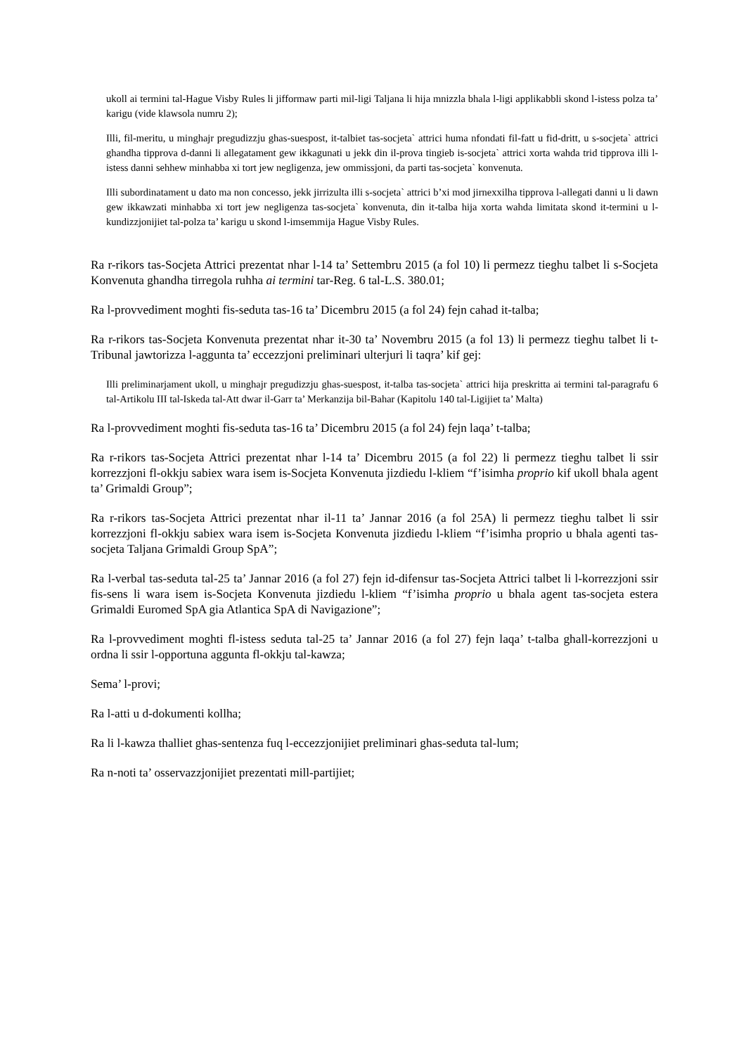ukoll ai termini tal-Hague Visby Rules li jifformaw parti mil-ligi Taljana li hija mnizzla bhala l-ligi applikabbli skond l-istess polza ta’ karigu (vide klawsola numru 2);
Illi, fil-meritu, u minghajr pregudizzju ghas-suespost, it-talbiet tas-socjeta` attrici huma nfondati fil-fatt u fid-dritt, u s-socjeta` attrici ghandha tipprova d-danni li allegatament gew ikkagunati u jekk din il-prova tingieb is-socjeta` attrici xorta wahda trid tipprova illi l-istess danni sehhew minhabba xi tort jew negligenza, jew ommissjoni, da parti tas-socjeta` konvenuta.
Illi subordinatament u dato ma non concesso, jekk jirrizulta illi s-socjeta` attrici b’xi mod jirnexxilha tipprova l-allegati danni u li dawn gew ikkawzati minhabba xi tort jew negligenza tas-socjeta` konvenuta, din it-talba hija xorta wahda limitata skond it-termini u l-kundizzjonijiet tal-polza ta’ karigu u skond l-imsemmija Hague Visby Rules.
Ra r-rikors tas-Socjeta Attrici prezentat nhar l-14 ta’ Settembru 2015 (a fol 10) li permezz tieghu talbet li s-Socjeta Konvenuta ghandha tirregola ruhha ai termini tar-Reg. 6 tal-L.S. 380.01;
Ra l-provvediment moghti fis-seduta tas-16 ta’ Dicembru 2015 (a fol 24) fejn cahad it-talba;
Ra r-rikors tas-Socjeta Konvenuta prezentat nhar it-30 ta’ Novembru 2015 (a fol 13) li permezz tieghu talbet li t-Tribunal jawtorizza l-aggunta ta’ eccezzjoni preliminari ulterjuri li taqra’ kif gej:
Illi preliminarjament ukoll, u minghajr pregudizzju ghas-suespost, it-talba tas-socjeta` attrici hija preskritta ai termini tal-paragrafu 6 tal-Artikolu III tal-Iskeda tal-Att dwar il-Garr ta’ Merkanzija bil-Bahar (Kapitolu 140 tal-Ligijiet ta’ Malta)
Ra l-provvediment moghti fis-seduta tas-16 ta’ Dicembru 2015 (a fol 24) fejn laqa’ t-talba;
Ra r-rikors tas-Socjeta Attrici prezentat nhar l-14 ta’ Dicembru 2015 (a fol 22) li permezz tieghu talbet li ssir korrezzjoni fl-okkju sabiex wara isem is-Socjeta Konvenuta jizdiedu l-kliem “f’isimha proprio kif ukoll bhala agent ta’ Grimaldi Group”;
Ra r-rikors tas-Socjeta Attrici prezentat nhar il-11 ta’ Jannar 2016 (a fol 25A) li permezz tieghu talbet li ssir korrezzjoni fl-okkju sabiex wara isem is-Socjeta Konvenuta jizdiedu l-kliem “f’isimha proprio u bhala agenti tas-socjeta Taljana Grimaldi Group SpA”;
Ra l-verbal tas-seduta tal-25 ta’ Jannar 2016 (a fol 27) fejn id-difensur tas-Socjeta Attrici talbet li l-korrezzjoni ssir fis-sens li wara isem is-Socjeta Konvenuta jizdiedu l-kliem “f’isimha proprio u bhala agent tas-socjeta estera Grimaldi Euromed SpA gia Atlantica SpA di Navigazione”;
Ra l-provvediment moghti fl-istess seduta tal-25 ta’ Jannar 2016 (a fol 27) fejn laqa’ t-talba ghall-korrezzjoni u ordna li ssir l-opportuna aggunta fl-okkju tal-kawza;
Sema’ l-provi;
Ra l-atti u d-dokumenti kollha;
Ra li l-kawza thalliet ghas-sentenza fuq l-eccezzjonijiet preliminari ghas-seduta tal-lum;
Ra n-noti ta’ osservazzjonijiet prezentati mill-partijiet;